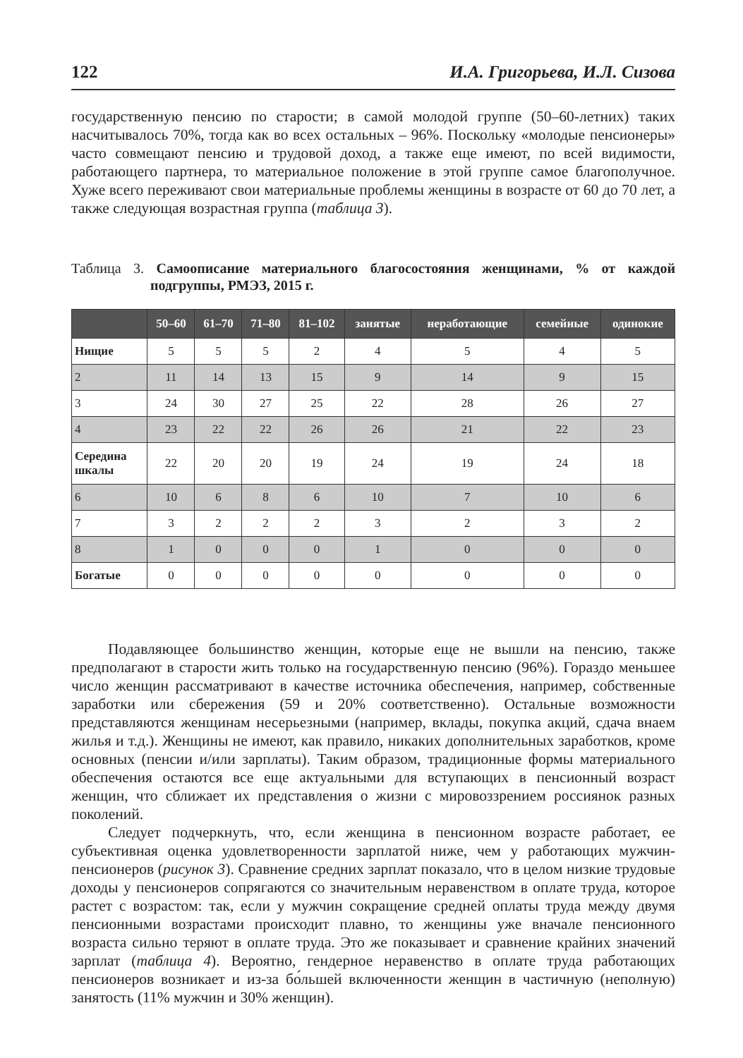122 И.А. Григорьева, И.Л. Сизова
государственную пенсию по старости; в самой молодой группе (50–60-летних) таких насчитывалось 70%, тогда как во всех остальных – 96%. Поскольку «молодые пенсионеры» часто совмещают пенсию и трудовой доход, а также еще имеют, по всей видимости, работающего партнера, то материальное положение в этой группе самое благополучное. Хуже всего переживают свои материальные проблемы женщины в возрасте от 60 до 70 лет, а также следующая возрастная группа (таблица 3).
Таблица 3. Самоописание материального благосостояния женщинами, % от каждой подгруппы, РМЭЗ, 2015 г.
| | 50–60 | 61–70 | 71–80 | 81–102 | занятые | неработающие | семейные | одинокие |
| --- | --- | --- | --- | --- | --- | --- | --- | --- |
| Нищие | 5 | 5 | 5 | 2 | 4 | 5 | 4 | 5 |
| 2 | 11 | 14 | 13 | 15 | 9 | 14 | 9 | 15 |
| 3 | 24 | 30 | 27 | 25 | 22 | 28 | 26 | 27 |
| 4 | 23 | 22 | 22 | 26 | 26 | 21 | 22 | 23 |
| Середина шкалы | 22 | 20 | 20 | 19 | 24 | 19 | 24 | 18 |
| 6 | 10 | 6 | 8 | 6 | 10 | 7 | 10 | 6 |
| 7 | 3 | 2 | 2 | 2 | 3 | 2 | 3 | 2 |
| 8 | 1 | 0 | 0 | 0 | 1 | 0 | 0 | 0 |
| Богатые | 0 | 0 | 0 | 0 | 0 | 0 | 0 | 0 |
Подавляющее большинство женщин, которые еще не вышли на пенсию, также предполагают в старости жить только на государственную пенсию (96%). Гораздо меньшее число женщин рассматривают в качестве источника обеспечения, например, собственные заработки или сбережения (59 и 20% соответственно). Остальные возможности представляются женщинам несерьезными (например, вклады, покупка акций, сдача внаем жилья и т.д.). Женщины не имеют, как правило, никаких дополнительных заработков, кроме основных (пенсии и/или зарплаты). Таким образом, традиционные формы материального обеспечения остаются все еще актуальными для вступающих в пенсионный возраст женщин, что сближает их представления о жизни с мировоззрением россиянок разных поколений.
Следует подчеркнуть, что, если женщина в пенсионном возрасте работает, ее субъективная оценка удовлетворенности зарплатой ниже, чем у работающих мужчин-пенсионеров (рисунок 3). Сравнение средних зарплат показало, что в целом низкие трудовые доходы у пенсионеров сопрягаются со значительным неравенством в оплате труда, которое растет с возрастом: так, если у мужчин сокращение средней оплаты труда между двумя пенсионными возрастами происходит плавно, то женщины уже вначале пенсионного возраста сильно теряют в оплате труда. Это же показывает и сравнение крайних значений зарплат (таблица 4). Вероятно, гендерное неравенство в оплате труда работающих пенсионеров возникает и из-за бо́льшей включенности женщин в частичную (неполную) занятость (11% мужчин и 30% женщин).